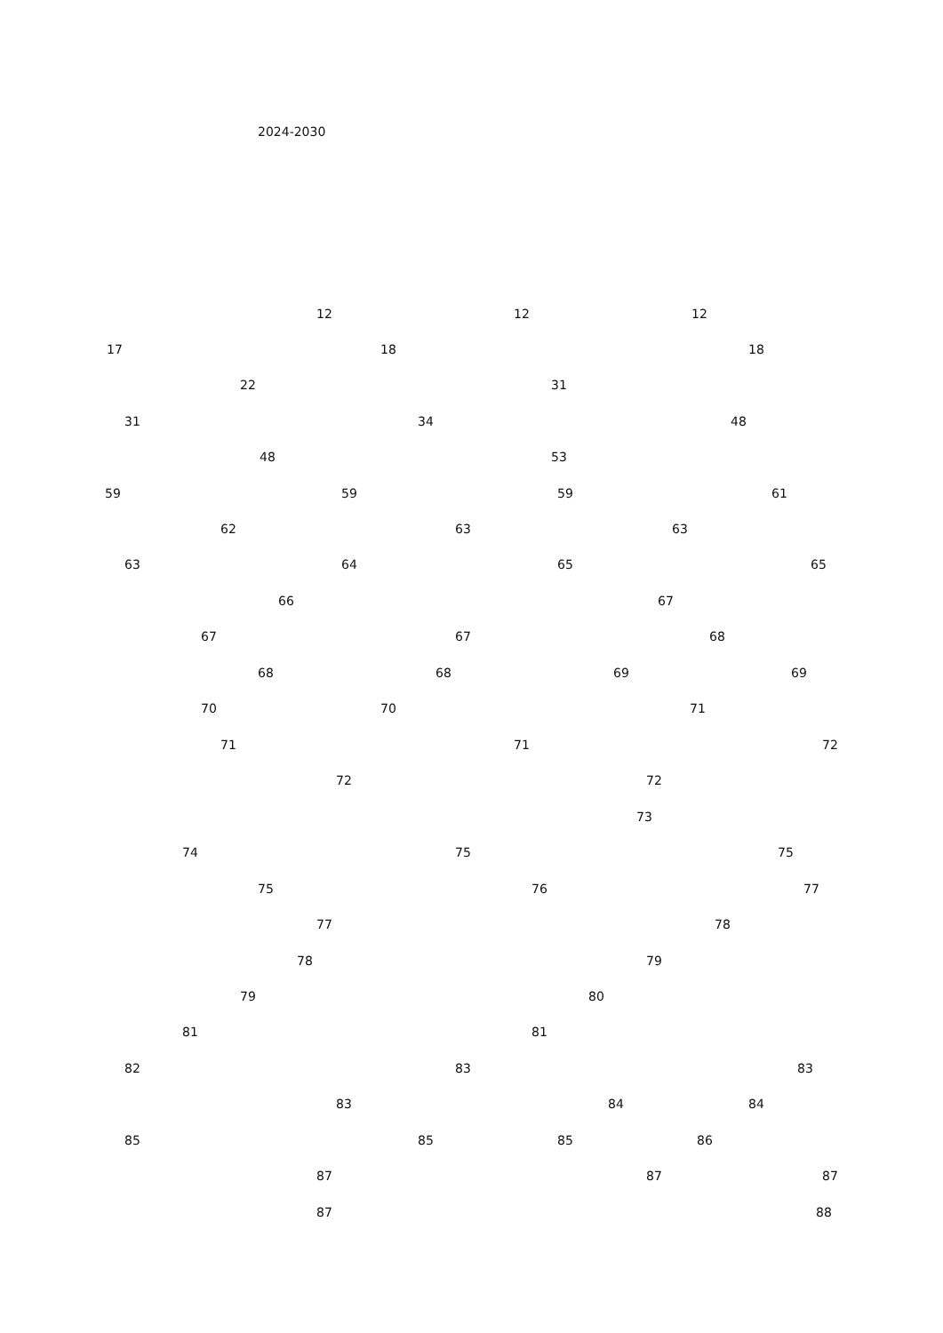2024-2030
12 12 12
17 18 18
22 31
31 34 48
48 53
59 59 59 61
62 63 63
63 64 65 65
66 67
67 67 68
68 68 69 69
70 70 71
71 71 72
72 72
73
74 75 75
75 76 77
77 78
78 79
79 80
81 81
82 83 83
83 84 84
85 85 85 86
87 87 87
87 88